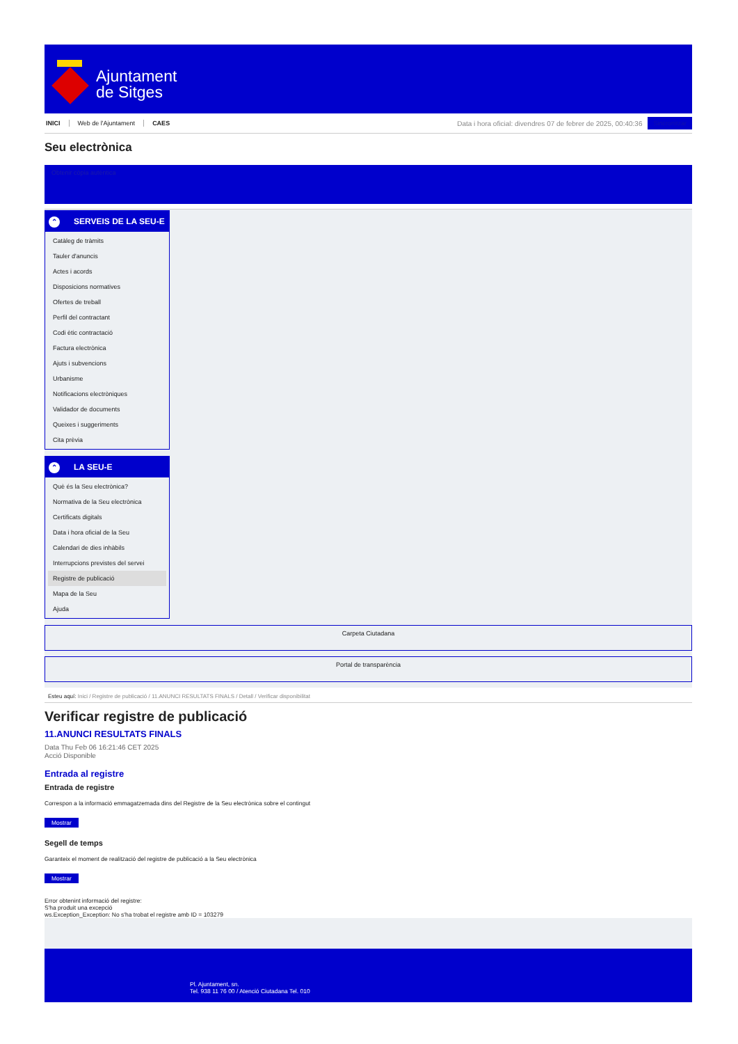Ajuntament
de Sitges
INICI Web de l'Ajuntament CAES
Data i hora oficial: divendres 07 de febrer de 2025, 00:40:36
Sincronitzar
Seu electrònica
Obtenir còpia autèntica
⌃ SERVEIS DE LA SEU-E
Catàleg de tràmits
Tauler d'anuncis
Actes i acords
Disposicions normatives
Ofertes de treball
Perfil del contractant
Codi ètic contractació
Factura electrònica
Ajuts i subvencions
Urbanisme
Notificacions electròniques
Validador de documents
Queixes i suggeriments
Cita prèvia
⌃ LA SEU-E
Què és la Seu electrònica?
Normativa de la Seu electrònica
Certificats digitals
Data i hora oficial de la Seu
Calendari de dies inhàbils
Interrupcions previstes del servei
Registre de publicació
Mapa de la Seu
Ajuda
Carpeta Ciutadana
Portal de transparència
Esteu aquí: Inici / Registre de publicació / 11.ANUNCI RESULTATS FINALS / Detall / Verificar disponibilitat
Verificar registre de publicació
11.ANUNCI RESULTATS FINALS
Data Thu Feb 06 16:21:46 CET 2025
Acció Disponible
Entrada al registre
Entrada de registre
Correspon a la informació emmagatzemada dins del Registre de la Seu electrònica sobre el contingut
Mostrar
Segell de temps
Garanteix el moment de realització del registre de publicació a la Seu electrònica
Mostrar
Error obtenint informació del registre:
S'ha produit una excepció
ws.Exception_Exception: No s'ha trobat el registre amb ID = 103279
Pl. Ajuntament, sn.
Tel. 938 11 76 00 / Atenció Ciutadana Tel. 010